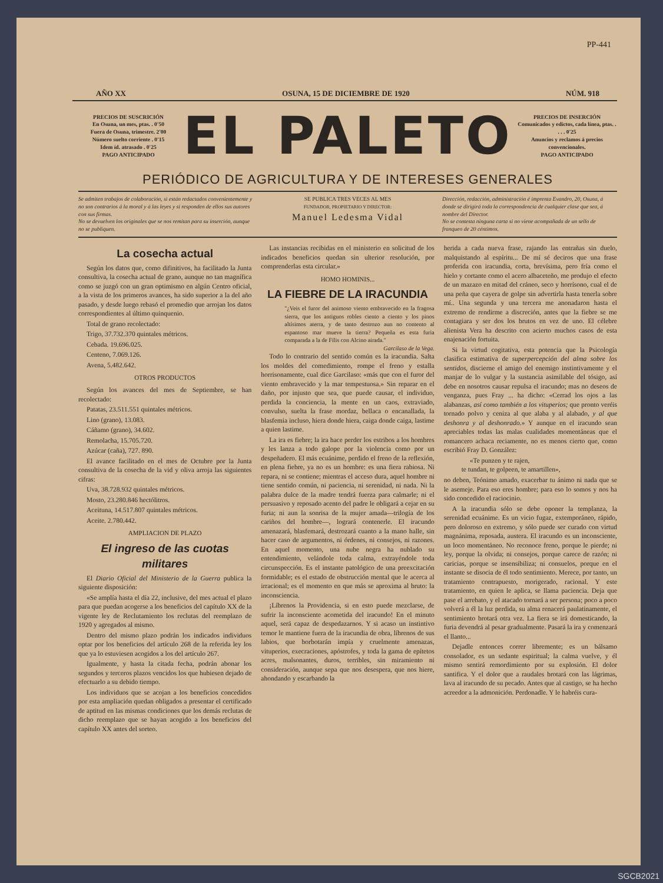PP-441
AÑO XX OSUNA, 15 DE DICIEMBRE DE 1920 NÚM. 918
PRECIOS DE SUSCRICIÓN
En Osuna, un mes, ptas. . 0'50
Fuera de Osuna, trimestre. 2'00
Número suelto corriente . 0'15
Idem íd. atrasado . 0'25
PAGO ANTICIPADO
EL PALETO
PRECIOS DE INSERCIÓN
Comunicados y edictos, cada línea, ptas. . . . . 0'25
Anuncios y reclamos á precios convencionales.
PAGO ANTICIPADO
PERIÓDICO DE AGRICULTURA Y DE INTERESES GENERALES
Se admiten trabajos de colaboración, si están redactados convenientemente y no son contrarios á la moral y á las leyes y si responden de ellos sus autores con sus firmas.
No se devuelven los originales que se nos remitan para su inserción, aunque no se publiquen.
SE PUBLICA TRES VECES AL MES
FUNDADOR, PROPIETARIO Y DIRECTOR:
Manuel Ledesma Vidal
Dirección, redacción, administración é imprenta Evandro, 20, Osuna, á donde se dirigirá toda la correspondencia de cualquier clase que sea, á nombre del Director.
No se contesta ninguna carta si no viene acompañada de un sello de franqueo de 20 céntimos.
La cosecha actual
Según los datos que, como difinitivos, ha facilitado la Junta consultiva, la cosecha actual de grano, aunque no tan magnífica como se juzgó con un gran optimismo en algún Centro oficial, a la vista de los primeros avances, ha sido superior a la del año pasado, y desde luego rebasó el promedio que arrojan los datos correspondientes al último quinquenio.
Total de grano recolectado:
Trigo, 37.732.370 quintales métricos.
Cebada. 19.696.025.
Centeno, 7.069.126.
Avena, 5.482.642.
OTROS PRODUCTOS
Según los avances del mes de Septiembre, se han recolectado:
Patatas, 23.511.551 quintales métricos.
Lino (grano), 13.083.
Cáñamo (grano), 34.602.
Remolacha, 15.705.720.
Azúcar (caña), 727. 890.
El avance facilitado en el mes de Octubre por la Junta consultiva de la cosecha de la vid y oliva arroja las siguientes cifras:
Uva, 38.728.932 quintales métricos.
Mosto, 23.280.846 hectólitros.
Aceituna, 14.517.807 quintales métricos.
Aceite. 2.780.442.
AMPLIACION DE PLAZO
El ingreso de las cuotas militares
El Diario Oficial del Ministerio de la Guerra publica la siguiente disposición:
«Se amplía hasta el día 22, inclusive, del mes actual el plazo para que puedan acogerse a los beneficios del capítulo XX de la vigente ley de Reclutamiento los reclutas del reemplazo de 1920 y agregados al mismo.
Dentro del mismo plazo podrán los indicados individuos optar por los beneficios del artículo 268 de la referida ley los que ya lo estuviesen acogidos a los del artículo 267.
Igualmente, y hasta la citada fecha, podrán abonar los segundos y terceros plazos vencidos los que hubiesen dejado de efectuarlo a su debido tiempo.
Los individuos que se acojan a los beneficios concedidos por esta ampliación quedan obligados a presentar el certificado de aptitud en las mismas condiciones que los demás reclutas de dicho reemplazo que se hayan acogido a los beneficios del capítulo XX antes del sorteo.
Las instancias recibidas en el ministerio en solicitud de los indicados beneficios quedan sin ulterior resolución, por comprenderlas esta circular.»
HOMO HOMINIS...
LA FIEBRE DE LA IRACUNDIA
"¿Veis el furor del animoso viento embravecido en la fragosa sierra, que los antiguos robles ciento a ciento y los pinos altísimos aterra, y de tanto destrozo aun no contento al espantoso mar mueve la tierra? Pequeña es esta furia comparada a la de Filis con Alcino airada."
Garcilaso de la Vega.
Todo lo contrario del sentido común es la iracundia. Salta los moldes del comedimiento, rompe el freno y estalla horrisonamente, cual dice Garcilaso: «más que con el furor del viento embravecido y la mar tempestuosa.» Sin reparar en el daño, por injusto que sea, que puede causar, el individuo, perdida la conciencia, la mente en un caos, extraviado, convulso, suelta la frase mordaz, bellaca o encanallada, la blasfemia incluso, hiera donde hiera, caiga donde caiga, lastime a quien lastime.
La ira es fiebre; la ira hace perder los estribos a los hombres y les lanza a todo galope por la violencia como por un despeñadero. El más ecuánime, perdido el freno de la reflexión, en plena fiebre, ya no es un hombre: es una fiera rabiosa. Ni repara, ni se contiene; mientras el acceso dura, aquel hombre ni tiene sentido común, ni paciencia, ni serenidad, ni nada. Ni la palabra dulce de la madre tendrá fuerza para calmarle; ni el persuasivo y reposado acento del padre le obligará a cejar en su furia; ni aun la sonrisa de la mujer amada—trilogía de los cariños del hombre—, logrará contenerle. El iracundo amenazará, blasfemará, destrozará cuanto a la mano halle, sin hacer caso de argumentos, ni órdenes, ni consejos, ni razones. En aquel momento, una nube negra ha nublado su entendimiento, velándole toda calma, extrayéndole toda circunspección. Es el instante patológico de una preexcitación formidable; es el estado de obstrucción mental que le acerca al irracional; es el momento en que más se aproxima al bruto: la inconsciencia.
¡Líbrenos la Providencia, si en esto puede mezclarse, de sufrir la inconsciente acometida del iracundo! En el minuto aquel, será capaz de despedazarnos. Y si acaso un instintivo temor le mantiene fuera de la iracundia de obra, líbrenos de sus labios, que borbotarán impía y cruelmente amenazas, vituperios, execraciones, apóstrofes, y toda la gama de epítetos acres, malsonantes, duros, terribles, sin miramiento ni consideración, aunque sepa que nos desespera, que nos hiere, ahondando y escarbando la
herida a cada nueva frase, rajando las entrañas sin duelo, malquistando al espíritu... De mí sé deciros que una frase proferida con iracundia, corta, brevísima, pero fría como el hielo y cortante como el acero albaceteño, me produjo el efecto de un mazazo en mitad del cráneo, seco y horrísono, cual el de una peña que cayera de golpe sin advertirla hasta tenerla sobre mí.. Una segunda y una tercera me anonadaron hasta el extremo de rendirme a discreción, antes que la fiebre se me contagiara y ser dos los brutos en vez de uno. El célebre alienista Vera ha descrito con acierto muchos casos de esta enajenación fortuita.
Si la virtud cogitativa, esta potencia que la Psicología clasifica estimativa de superpercepción del alma sobre los sentidos, discierne el amigo del enemigo instintivamente y el manjar de lo vulgar y la sustancia asimilable del tósigo, así debe en nosotros causar repulsa el iracundo; mas no deseos de venganza, pues Fray ... ha dicho: «Cerrad los ojos a las alabanzas, así como también a los vituperios; que pronto veréis tornado polvo y ceniza al que alaba y al alabado, y al que deshonra y al deshonrado.» Y aunque en el iracundo sean apreciables todas las malas cualidades momentáneas que el romancero achaca reciamente, no es menos cierto que, como escribió Fray D. González:
«Te punzen y te rajen,
te tundan, te golpeen, te amartillen»,
no deben, Teónimo amado, exacerbar tu ánimo ni nada que se le asemeje. Para eso eres hombre; para eso lo somos y nos ha sido concedido el raciocinio.
A la iracundia sólo se debe oponer la templanza, la serenidad ecuánime. Es un vicio fugaz, extemporáneo, rápido, pero doloroso en extremo, y sólo puede ser curado con virtud magnánima, reposada, austera. El iracundo es un inconsciente, un loco momentáneo. No reconoce freno, porque le pierde; ni ley, porque la olvida; ni consejos, porque carece de razón; ni caricias, porque se insensibiliza; ni consuelos, porque en el instante se disocia de él todo sentimiento. Merece, por tanto, un tratamiento contrapuesto, morigerado, racional. Y este tratamiento, en quien le aplica, se llama paciencia. Deja que pase el arrebato, y el atacado tornará a ser persona; poco a poco volverá a él la luz perdida, su alma renacerá paulatinamente, el sentimiento brotará otra vez. La fiera se irá domesticando, la furia devendrá al pesar gradualmente. Pasará la ira y comenzará el llanto...
Dejadle entonces correr libremente; es un bálsamo consolador, es un sedante espiritual; la calma vuelve, y él mismo sentirá remordimiento por su explosión. El dolor santifica. Y el dolor que a raudales brotará con las lágrimas, lava al iracundo de su pecado. Antes que al castigo, se ha hecho acreedor a la admonición. Perdonadle. Y le habréis cura-
SGCB2021